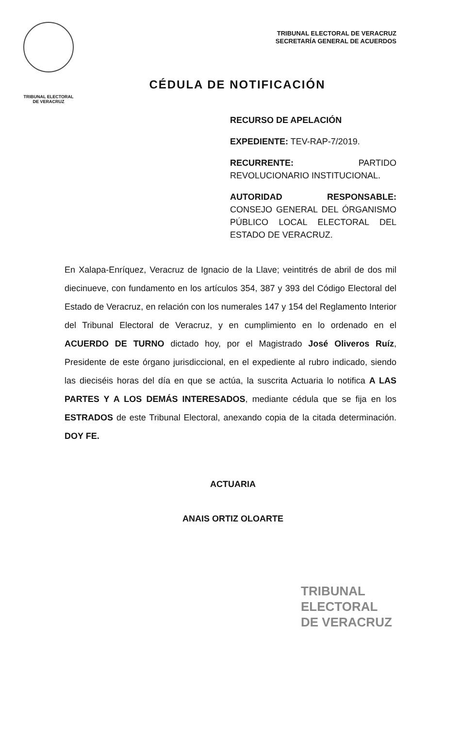TRIBUNAL ELECTORAL
DE VERACRUZ
TRIBUNAL ELECTORAL DE VERACRUZ
SECRETARÍA GENERAL DE ACUERDOS
CÉDULA DE NOTIFICACIÓN
RECURSO DE APELACIÓN
EXPEDIENTE: TEV-RAP-7/2019.
RECURRENTE: PARTIDO REVOLUCIONARIO INSTITUCIONAL.
AUTORIDAD RESPONSABLE: CONSEJO GENERAL DEL ÓRGANISMO PÚBLICO LOCAL ELECTORAL DEL ESTADO DE VERACRUZ.
En Xalapa-Enríquez, Veracruz de Ignacio de la Llave; veintitrés de abril de dos mil diecinueve, con fundamento en los artículos 354, 387 y 393 del Código Electoral del Estado de Veracruz, en relación con los numerales 147 y 154 del Reglamento Interior del Tribunal Electoral de Veracruz, y en cumplimiento en lo ordenado en el ACUERDO DE TURNO dictado hoy, por el Magistrado José Oliveros Ruíz, Presidente de este órgano jurisdiccional, en el expediente al rubro indicado, siendo las dieciséis horas del día en que se actúa, la suscrita Actuaria lo notifica A LAS PARTES Y A LOS DEMÁS INTERESADOS, mediante cédula que se fija en los ESTRADOS de este Tribunal Electoral, anexando copia de la citada determinación. DOY FE.
ACTUARIA
ANAIS ORTIZ OLOARTE
TRIBUNAL
ELECTORAL
DE VERACRUZ